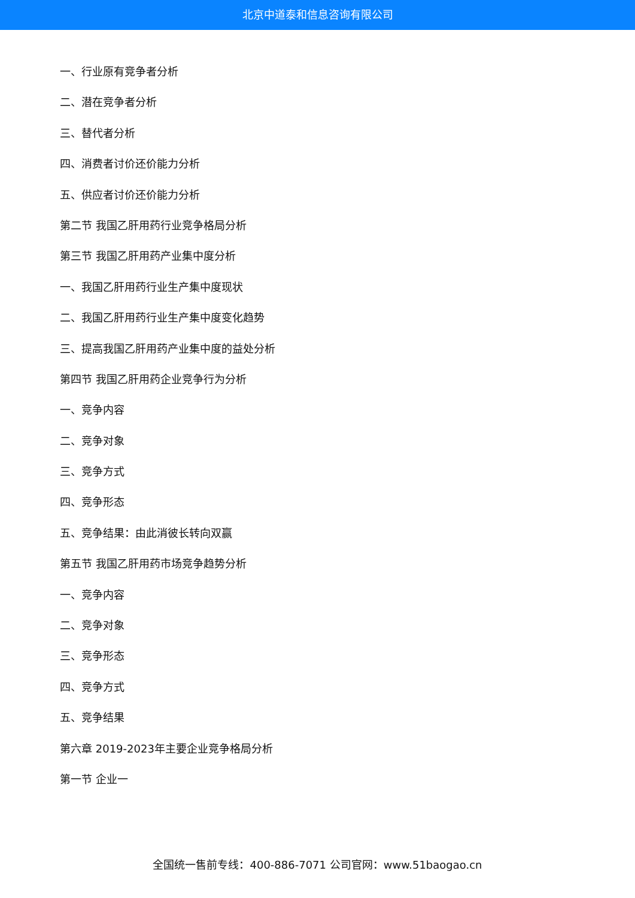北京中道泰和信息咨询有限公司
一、行业原有竞争者分析
二、潜在竞争者分析
三、替代者分析
四、消费者讨价还价能力分析
五、供应者讨价还价能力分析
第二节 我国乙肝用药行业竞争格局分析
第三节 我国乙肝用药产业集中度分析
一、我国乙肝用药行业生产集中度现状
二、我国乙肝用药行业生产集中度变化趋势
三、提高我国乙肝用药产业集中度的益处分析
第四节 我国乙肝用药企业竞争行为分析
一、竞争内容
二、竞争对象
三、竞争方式
四、竞争形态
五、竞争结果：由此消彼长转向双赢
第五节 我国乙肝用药市场竞争趋势分析
一、竞争内容
二、竞争对象
三、竞争形态
四、竞争方式
五、竞争结果
第六章 2019-2023年主要企业竞争格局分析
第一节 企业一
全国统一售前专线：400-886-7071 公司官网：www.51baogao.cn